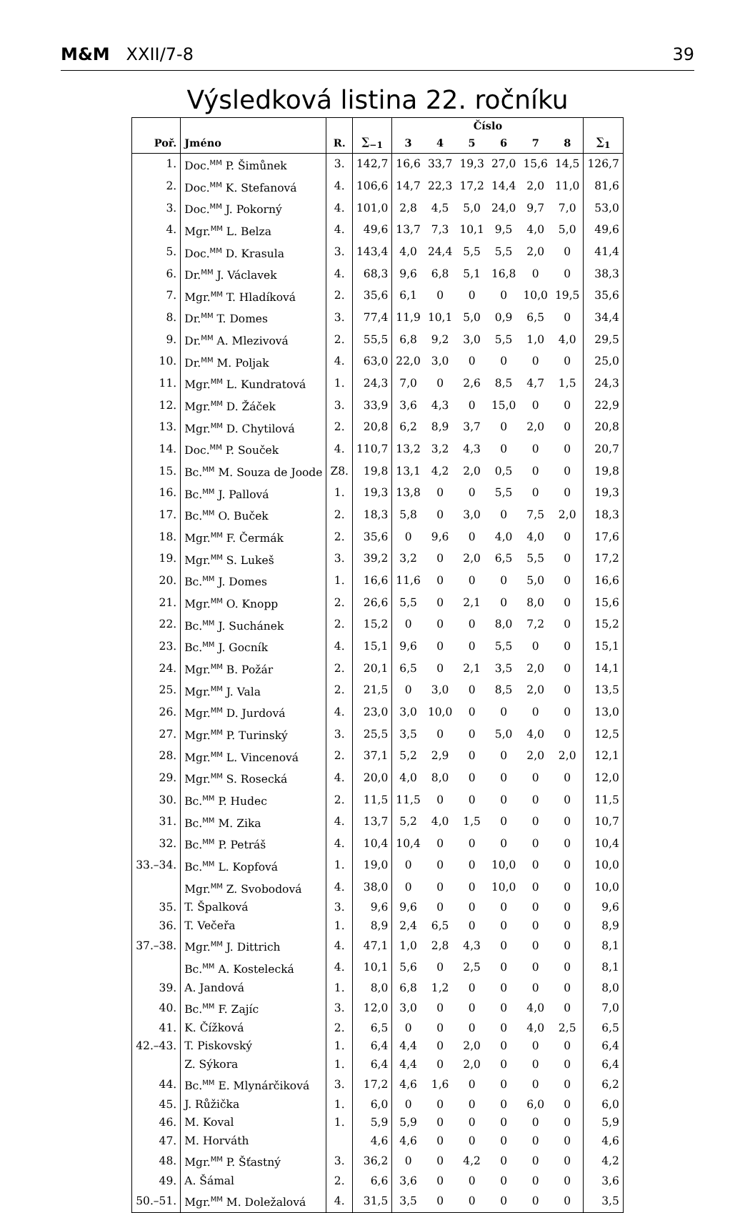M&M XXII/7-8 39
Výsledková listina 22. ročníku
| | | | | Číslo | | | | | | |
| --- | --- | --- | --- | --- | --- | --- | --- | --- | --- | --- |
| Poř. | Jméno | R. | ∑<sub>−1</sub> | 3 | 4 | 5 | 6 | 7 | 8 | ∑<sub>1</sub> |
| 1. | Doc.<sup>MM</sup> P. Šimůnek | 3. | 142,7 | 16,6 | 33,7 | 19,3 | 27,0 | 15,6 | 14,5 | 126,7 |
| 2. | Doc.<sup>MM</sup> K. Stefanová | 4. | 106,6 | 14,7 | 22,3 | 17,2 | 14,4 | 2,0 | 11,0 | 81,6 |
| 3. | Doc.<sup>MM</sup> J. Pokorný | 4. | 101,0 | 2,8 | 4,5 | 5,0 | 24,0 | 9,7 | 7,0 | 53,0 |
| 4. | Mgr.<sup>MM</sup> L. Belza | 4. | 49,6 | 13,7 | 7,3 | 10,1 | 9,5 | 4,0 | 5,0 | 49,6 |
| 5. | Doc.<sup>MM</sup> D. Krasula | 3. | 143,4 | 4,0 | 24,4 | 5,5 | 5,5 | 2,0 | 0 | 41,4 |
| 6. | Dr.<sup>MM</sup> J. Václavek | 4. | 68,3 | 9,6 | 6,8 | 5,1 | 16,8 | 0 | 0 | 38,3 |
| 7. | Mgr.<sup>MM</sup> T. Hladíková | 2. | 35,6 | 6,1 | 0 | 0 | 0 | 10,0 | 19,5 | 35,6 |
| 8. | Dr.<sup>MM</sup> T. Domes | 3. | 77,4 | 11,9 | 10,1 | 5,0 | 0,9 | 6,5 | 0 | 34,4 |
| 9. | Dr.<sup>MM</sup> A. Mlezivová | 2. | 55,5 | 6,8 | 9,2 | 3,0 | 5,5 | 1,0 | 4,0 | 29,5 |
| 10. | Dr.<sup>MM</sup> M. Poljak | 4. | 63,0 | 22,0 | 3,0 | 0 | 0 | 0 | 0 | 25,0 |
| 11. | Mgr.<sup>MM</sup> L. Kundratová | 1. | 24,3 | 7,0 | 0 | 2,6 | 8,5 | 4,7 | 1,5 | 24,3 |
| 12. | Mgr.<sup>MM</sup> D. Žáček | 3. | 33,9 | 3,6 | 4,3 | 0 | 15,0 | 0 | 0 | 22,9 |
| 13. | Mgr.<sup>MM</sup> D. Chytilová | 2. | 20,8 | 6,2 | 8,9 | 3,7 | 0 | 2,0 | 0 | 20,8 |
| 14. | Doc.<sup>MM</sup> P. Souček | 4. | 110,7 | 13,2 | 3,2 | 4,3 | 0 | 0 | 0 | 20,7 |
| 15. | Bc.<sup>MM</sup> M. Souza de Joode | Z8. | 19,8 | 13,1 | 4,2 | 2,0 | 0,5 | 0 | 0 | 19,8 |
| 16. | Bc.<sup>MM</sup> J. Pallová | 1. | 19,3 | 13,8 | 0 | 0 | 5,5 | 0 | 0 | 19,3 |
| 17. | Bc.<sup>MM</sup> O. Buček | 2. | 18,3 | 5,8 | 0 | 3,0 | 0 | 7,5 | 2,0 | 18,3 |
| 18. | Mgr.<sup>MM</sup> F. Čermák | 2. | 35,6 | 0 | 9,6 | 0 | 4,0 | 4,0 | 0 | 17,6 |
| 19. | Mgr.<sup>MM</sup> S. Lukeš | 3. | 39,2 | 3,2 | 0 | 2,0 | 6,5 | 5,5 | 0 | 17,2 |
| 20. | Bc.<sup>MM</sup> J. Domes | 1. | 16,6 | 11,6 | 0 | 0 | 0 | 5,0 | 0 | 16,6 |
| 21. | Mgr.<sup>MM</sup> O. Knopp | 2. | 26,6 | 5,5 | 0 | 2,1 | 0 | 8,0 | 0 | 15,6 |
| 22. | Bc.<sup>MM</sup> J. Suchánek | 2. | 15,2 | 0 | 0 | 0 | 8,0 | 7,2 | 0 | 15,2 |
| 23. | Bc.<sup>MM</sup> J. Gocník | 4. | 15,1 | 9,6 | 0 | 0 | 5,5 | 0 | 0 | 15,1 |
| 24. | Mgr.<sup>MM</sup> B. Požár | 2. | 20,1 | 6,5 | 0 | 2,1 | 3,5 | 2,0 | 0 | 14,1 |
| 25. | Mgr.<sup>MM</sup> J. Vala | 2. | 21,5 | 0 | 3,0 | 0 | 8,5 | 2,0 | 0 | 13,5 |
| 26. | Mgr.<sup>MM</sup> D. Jurdová | 4. | 23,0 | 3,0 | 10,0 | 0 | 0 | 0 | 0 | 13,0 |
| 27. | Mgr.<sup>MM</sup> P. Turinský | 3. | 25,5 | 3,5 | 0 | 0 | 5,0 | 4,0 | 0 | 12,5 |
| 28. | Mgr.<sup>MM</sup> L. Vincenová | 2. | 37,1 | 5,2 | 2,9 | 0 | 0 | 2,0 | 2,0 | 12,1 |
| 29. | Mgr.<sup>MM</sup> S. Rosecká | 4. | 20,0 | 4,0 | 8,0 | 0 | 0 | 0 | 0 | 12,0 |
| 30. | Bc.<sup>MM</sup> P. Hudec | 2. | 11,5 | 11,5 | 0 | 0 | 0 | 0 | 0 | 11,5 |
| 31. | Bc.<sup>MM</sup> M. Zika | 4. | 13,7 | 5,2 | 4,0 | 1,5 | 0 | 0 | 0 | 10,7 |
| 32. | Bc.<sup>MM</sup> P. Petráš | 4. | 10,4 | 10,4 | 0 | 0 | 0 | 0 | 0 | 10,4 |
| 33.–34. | Bc.<sup>MM</sup> L. Kopfová | 1. | 19,0 | 0 | 0 | 0 | 10,0 | 0 | 0 | 10,0 |
| | Mgr.<sup>MM</sup> Z. Svobodová | 4. | 38,0 | 0 | 0 | 0 | 10,0 | 0 | 0 | 10,0 |
| 35. | T. Špalková | 3. | 9,6 | 9,6 | 0 | 0 | 0 | 0 | 0 | 9,6 |
| 36. | T. Večeřa | 1. | 8,9 | 2,4 | 6,5 | 0 | 0 | 0 | 0 | 8,9 |
| 37.–38. | Mgr.<sup>MM</sup> J. Dittrich | 4. | 47,1 | 1,0 | 2,8 | 4,3 | 0 | 0 | 0 | 8,1 |
| | Bc.<sup>MM</sup> A. Kostelecká | 4. | 10,1 | 5,6 | 0 | 2,5 | 0 | 0 | 0 | 8,1 |
| 39. | A. Jandová | 1. | 8,0 | 6,8 | 1,2 | 0 | 0 | 0 | 0 | 8,0 |
| 40. | Bc.<sup>MM</sup> F. Zajíc | 3. | 12,0 | 3,0 | 0 | 0 | 0 | 4,0 | 0 | 7,0 |
| 41. | K. Čížková | 2. | 6,5 | 0 | 0 | 0 | 0 | 4,0 | 2,5 | 6,5 |
| 42.–43. | T. Piskovský | 1. | 6,4 | 4,4 | 0 | 2,0 | 0 | 0 | 0 | 6,4 |
| | Z. Sýkora | 1. | 6,4 | 4,4 | 0 | 2,0 | 0 | 0 | 0 | 6,4 |
| 44. | Bc.<sup>MM</sup> E. Mlynárčiková | 3. | 17,2 | 4,6 | 1,6 | 0 | 0 | 0 | 0 | 6,2 |
| 45. | J. Růžička | 1. | 6,0 | 0 | 0 | 0 | 0 | 6,0 | 0 | 6,0 |
| 46. | M. Koval | 1. | 5,9 | 5,9 | 0 | 0 | 0 | 0 | 0 | 5,9 |
| 47. | M. Horváth | | 4,6 | 4,6 | 0 | 0 | 0 | 0 | 0 | 4,6 |
| 48. | Mgr.<sup>MM</sup> P. Šťastný | 3. | 36,2 | 0 | 0 | 4,2 | 0 | 0 | 0 | 4,2 |
| 49. | A. Šámal | 2. | 6,6 | 3,6 | 0 | 0 | 0 | 0 | 0 | 3,6 |
| 50.–51. | Mgr.<sup>MM</sup> M. Doležalová | 4. | 31,5 | 3,5 | 0 | 0 | 0 | 0 | 0 | 3,5 |